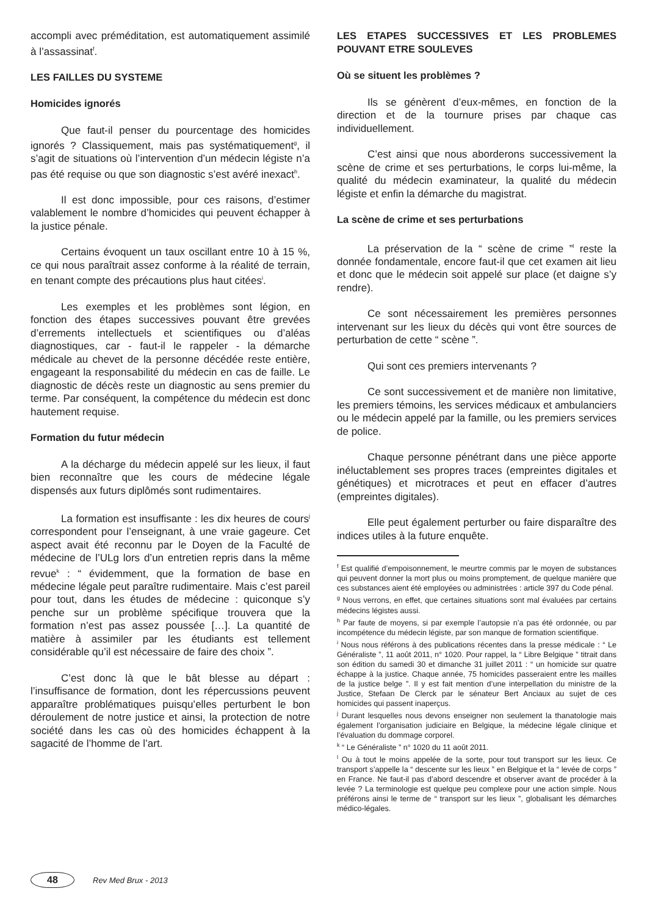accompli avec préméditation, est automatiquement assimilé à l’assassinat<sup>f</sup>.
LES FAILLES DU SYSTEME
Homicides ignorés
Que faut-il penser du pourcentage des homicides ignorés ? Classiquement, mais pas systématiquement<sup>g</sup>, il s’agit de situations où l’intervention d’un médecin légiste n’a pas été requise ou que son diagnostic s’est avéré inexact<sup>h</sup>.
Il est donc impossible, pour ces raisons, d’estimer valablement le nombre d’homicides qui peuvent échapper à la justice pénale.
Certains évoquent un taux oscillant entre 10 à 15 %, ce qui nous paraîtrait assez conforme à la réalité de terrain, en tenant compte des précautions plus haut citées<sup>i</sup>.
Les exemples et les problèmes sont légion, en fonction des étapes successives pouvant être grevées d’errements intellectuels et scientifiques ou d’aléas diagnostiques, car - faut-il le rappeler - la démarche médicale au chevet de la personne décédée reste entière, engageant la responsabilité du médecin en cas de faille. Le diagnostic de décès reste un diagnostic au sens premier du terme. Par conséquent, la compétence du médecin est donc hautement requise.
Formation du futur médecin
A la décharge du médecin appelé sur les lieux, il faut bien reconnaître que les cours de médecine légale dispensés aux futurs diplômés sont rudimentaires.
La formation est insuffisante : les dix heures de cours<sup>j</sup> correspondent pour l’enseignant, à une vraie gageure. Cet aspect avait été reconnu par le Doyen de la Faculté de médecine de l’ULg lors d’un entretien repris dans la même revue<sup>k</sup> : “ évidemment, que la formation de base en médecine légale peut paraître rudimentaire. Mais c’est pareil pour tout, dans les études de médecine : quiconque s’y penche sur un problème spécifique trouvera que la formation n’est pas assez poussée […]. La quantité de matière à assimiler par les étudiants est tellement considérable qu’il est nécessaire de faire des choix ”.
C’est donc là que le bât blesse au départ : l’insuffisance de formation, dont les répercussions peuvent apparaître problématiques puisqu’elles perturbent le bon déroulement de notre justice et ainsi, la protection de notre société dans les cas où des homicides échappent à la sagacité de l’homme de l’art.
LES ETAPES SUCCESSIVES ET LES PROBLEMES POUVANT ETRE SOULEVES
Où se situent les problèmes ?
Ils se génèrent d’eux-mêmes, en fonction de la direction et de la tournure prises par chaque cas individuellement.
C’est ainsi que nous aborderons successivement la scène de crime et ses perturbations, le corps lui-même, la qualité du médecin examinateur, la qualité du médecin légiste et enfin la démarche du magistrat.
La scène de crime et ses perturbations
La préservation de la “ scène de crime ”<sup>l</sup> reste la donnée fondamentale, encore faut-il que cet examen ait lieu et donc que le médecin soit appelé sur place (et daigne s’y rendre).
Ce sont nécessairement les premières personnes intervenant sur les lieux du décès qui vont être sources de perturbation de cette “ scène ”.
Qui sont ces premiers intervenants ?
Ce sont successivement et de manière non limitative, les premiers témoins, les services médicaux et ambulanciers ou le médecin appelé par la famille, ou les premiers services de police.
Chaque personne pénétrant dans une pièce apporte inéluctablement ses propres traces (empreintes digitales et génétiques) et microtraces et peut en effacer d’autres (empreintes digitales).
Elle peut également perturber ou faire disparaître des indices utiles à la future enquête.
<sup>f</sup> Est qualifié d’empoisonnement, le meurtre commis par le moyen de substances qui peuvent donner la mort plus ou moins promptement, de quelque manière que ces substances aient été employées ou administrées : article 397 du Code pénal.
<sup>g</sup> Nous verrons, en effet, que certaines situations sont mal évaluées par certains médecins légistes aussi.
<sup>h</sup> Par faute de moyens, si par exemple l’autopsie n’a pas été ordonnée, ou par incompétence du médecin légiste, par son manque de formation scientifique.
<sup>i</sup> Nous nous référons à des publications récentes dans la presse médicale : “ Le Généraliste ”, 11 août 2011, n° 1020. Pour rappel, la “ Libre Belgique ” titrait dans son édition du samedi 30 et dimanche 31 juillet 2011 : “ un homicide sur quatre échappe à la justice. Chaque année, 75 homicides passeraient entre les mailles de la justice belge ”. Il y est fait mention d’une interpellation du ministre de la Justice, Stefaan De Clerck par le sénateur Bert Anciaux au sujet de ces homicides qui passent inaperçus.
<sup>j</sup> Durant lesquelles nous devons enseigner non seulement la thanatologie mais également l’organisation judiciaire en Belgique, la médecine légale clinique et l’évaluation du dommage corporel.
<sup>k</sup> “ Le Généraliste ” n° 1020 du 11 août 2011.
<sup>l</sup> Ou à tout le moins appelée de la sorte, pour tout transport sur les lieux. Ce transport s’appelle la “ descente sur les lieux ” en Belgique et la “ levée de corps ” en France. Ne faut-il pas d’abord descendre et observer avant de procéder à la levée ? La terminologie est quelque peu complexe pour une action simple. Nous préférons ainsi le terme de “ transport sur les lieux ”, globalisant les démarches médico-légales.
48
Rev Med Brux - 2013